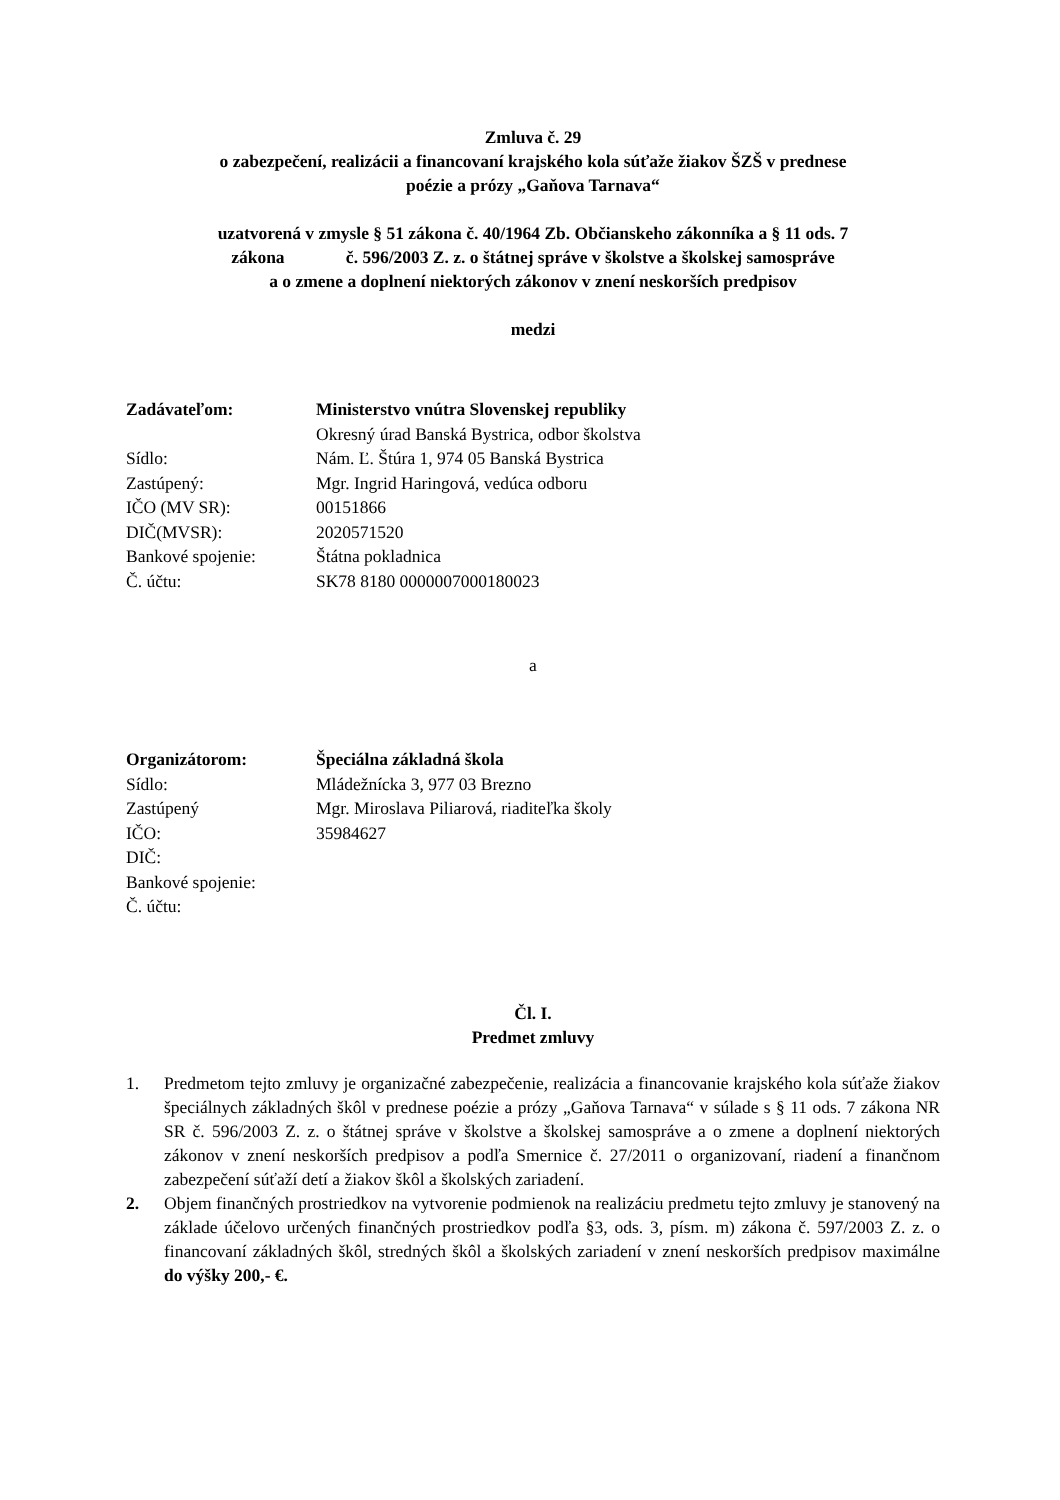Zmluva č. 29
o zabezpečení, realizácii a financovaní krajského kola súťaže žiakov ŠZŠ v prednese
poézie a prózy „Gaňova Tarnava“
uzatvorená v zmysle § 51 zákona č. 40/1964 Zb. Občianskeho zákonníka a § 11 ods. 7
zákona č. 596/2003 Z. z. o štátnej správe v školstve a školskej samospráve
a o zmene a doplnení niektorých zákonov v znení neskorších predpisov
medzi
| Zadávateľom: | Ministerstvo vnútra Slovenskej republiky |
| | Okresný úrad Banská Bystrica, odbor školstva |
| Sídlo: | Nám. Ľ. Štúra 1, 974 05 Banská Bystrica |
| Zastúpený: | Mgr. Ingrid Haringová, vedúca odboru |
| IČO (MV SR): | 00151866 |
| DIČ(MVSR): | 2020571520 |
| Bankové spojenie: | Štátna pokladnica |
| Č. účtu: | SK78 8180 0000007000180023 |
a
| Organizátorom: | Špeciálna základná škola |
| Sídlo: | Mládežnícka 3, 977 03 Brezno |
| Zastúpený | Mgr. Miroslava Piliarová, riaditeľka školy |
| IČO: | 35984627 |
| DIČ: | |
| Bankové spojenie: | |
| Č. účtu: | |
Čl. I.
Predmet zmluvy
1. Predmetom tejto zmluvy je organizačné zabezpečenie, realizácia a financovanie krajského kola súťaže žiakov špeciálnych základných škôl v prednese poézie a prózy „Gaňova Tarnava“ v súlade s § 11 ods. 7 zákona NR SR č. 596/2003 Z. z. o štátnej správe v školstve a školskej samospráve a o zmene a doplnení niektorých zákonov v znení neskorších predpisov a podľa Smernice č. 27/2011 o organizovaní, riadení a finančnom zabezpečení súťaží detí a žiakov škôl a školských zariadení.
2. Objem finančných prostriedkov na vytvorenie podmienok na realizáciu predmetu tejto zmluvy je stanovený na základe účelovo určených finančných prostriedkov podľa §3, ods. 3, písm. m) zákona č. 597/2003 Z. z. o financovaní základných škôl, stredných škôl a školských zariadení v znení neskorších predpisov maximálne do výšky 200,- €.